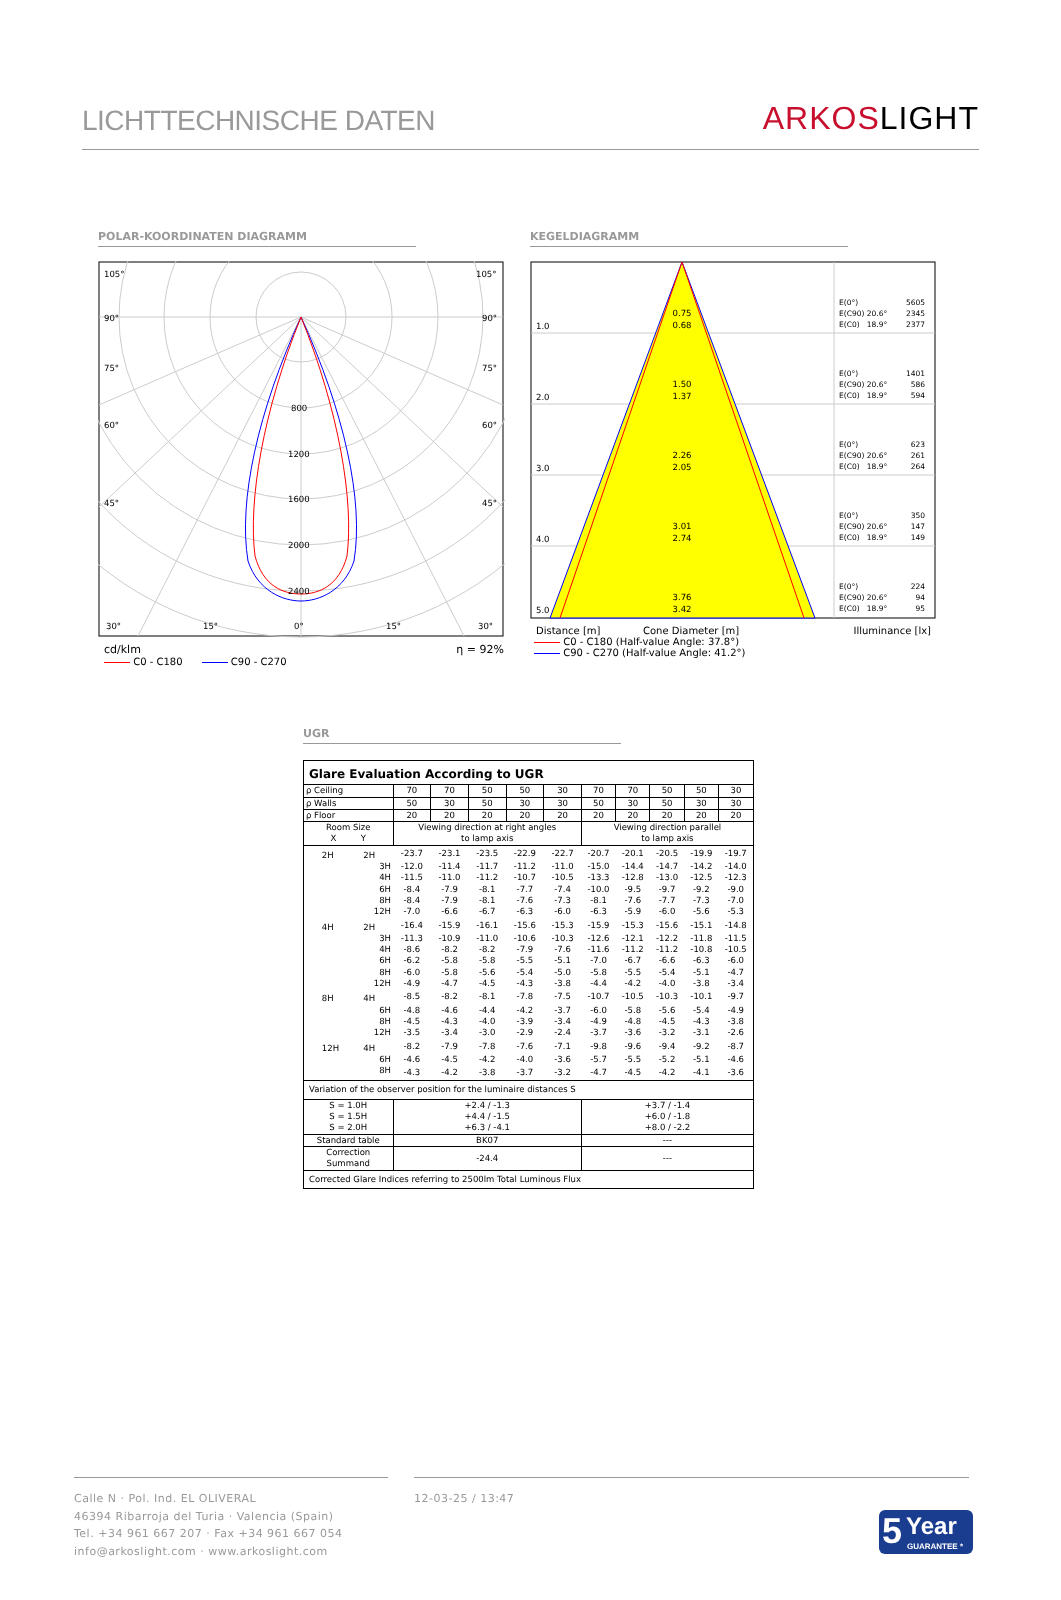LICHTTECHNISCHE DATEN
ARKOSLIGHT
POLAR-KOORDINATEN DIAGRAMM
105°
105°
90°
90°
75°
75°
60°
60°
45°
45°
800
1200
1600
2000
2400
30°
15°
0°
15°
30°
cd/klm η = 92%
C0 - C180 C90 - C270
KEGELDIAGRAMM
0.75
0.68
1.50
1.37
2.26
2.05
3.01
2.74
3.76
3.42
1.0
2.0
3.0
4.0
5.0
E(0°)
5605
E(C90) 20.6°
2345
E(C0) 18.9°
2377
E(0°)
1401
E(C90) 20.6°
586
E(C0) 18.9°
594
E(0°)
623
E(C90) 20.6°
261
E(C0) 18.9°
264
E(0°)
350
E(C90) 20.6°
147
E(C0) 18.9°
149
E(0°)
224
E(C90) 20.6°
94
E(C0) 18.9°
95
Distance [m] Cone Diameter [m] Illuminance [lx]
C0 - C180 (Half-value Angle: 37.8°)
C90 - C270 (Half-value Angle: 41.2°)
UGR
| Glare Evaluation According to UGR | | | | | | | | | | |
| ρ Ceiling | 70 | 70 | 50 | 50 | 30 | 70 | 70 | 50 | 50 | 30 |
| ρ Walls | 50 | 30 | 50 | 30 | 30 | 50 | 30 | 50 | 30 | 30 |
| ρ Floor | 20 | 20 | 20 | 20 | 20 | 20 | 20 | 20 | 20 | 20 |
| Room Size X Y | Viewing direction at right angles to lamp axis | | | | | Viewing direction parallel to lamp axis | | | | |
| 2H 2H | -23.7 | -23.1 | -23.5 | -22.9 | -22.7 | -20.7 | -20.1 | -20.5 | -19.9 | -19.7 |
| 3H | -12.0 | -11.4 | -11.7 | -11.2 | -11.0 | -15.0 | -14.4 | -14.7 | -14.2 | -14.0 |
| 4H | -11.5 | -11.0 | -11.2 | -10.7 | -10.5 | -13.3 | -12.8 | -13.0 | -12.5 | -12.3 |
| 6H | -8.4 | -7.9 | -8.1 | -7.7 | -7.4 | -10.0 | -9.5 | -9.7 | -9.2 | -9.0 |
| 8H | -8.4 | -7.9 | -8.1 | -7.6 | -7.3 | -8.1 | -7.6 | -7.7 | -7.3 | -7.0 |
| 12H | -7.0 | -6.6 | -6.7 | -6.3 | -6.0 | -6.3 | -5.9 | -6.0 | -5.6 | -5.3 |
| 4H 2H | -16.4 | -15.9 | -16.1 | -15.6 | -15.3 | -15.9 | -15.3 | -15.6 | -15.1 | -14.8 |
| 3H | -11.3 | -10.9 | -11.0 | -10.6 | -10.3 | -12.6 | -12.1 | -12.2 | -11.8 | -11.5 |
| 4H | -8.6 | -8.2 | -8.2 | -7.9 | -7.6 | -11.6 | -11.2 | -11.2 | -10.8 | -10.5 |
| 6H | -6.2 | -5.8 | -5.8 | -5.5 | -5.1 | -7.0 | -6.7 | -6.6 | -6.3 | -6.0 |
| 8H | -6.0 | -5.8 | -5.6 | -5.4 | -5.0 | -5.8 | -5.5 | -5.4 | -5.1 | -4.7 |
| 12H | -4.9 | -4.7 | -4.5 | -4.3 | -3.8 | -4.4 | -4.2 | -4.0 | -3.8 | -3.4 |
| 8H 4H | -8.5 | -8.2 | -8.1 | -7.8 | -7.5 | -10.7 | -10.5 | -10.3 | -10.1 | -9.7 |
| 6H | -4.8 | -4.6 | -4.4 | -4.2 | -3.7 | -6.0 | -5.8 | -5.6 | -5.4 | -4.9 |
| 8H | -4.5 | -4.3 | -4.0 | -3.9 | -3.4 | -4.9 | -4.8 | -4.5 | -4.3 | -3.8 |
| 12H | -3.5 | -3.4 | -3.0 | -2.9 | -2.4 | -3.7 | -3.6 | -3.2 | -3.1 | -2.6 |
| 12H 4H | -8.2 | -7.9 | -7.8 | -7.6 | -7.1 | -9.8 | -9.6 | -9.4 | -9.2 | -8.7 |
| 6H | -4.6 | -4.5 | -4.2 | -4.0 | -3.6 | -5.7 | -5.5 | -5.2 | -5.1 | -4.6 |
| 8H | -4.3 | -4.2 | -3.8 | -3.7 | -3.2 | -4.7 | -4.5 | -4.2 | -4.1 | -3.6 |
| Variation of the observer position for the luminaire distances S | | | | | | | | | | |
| S = 1.0H S = 1.5H S = 2.0H | +2.4 / -1.3 +4.4 / -1.5 +6.3 / -4.1 | | | | | +3.7 / -1.4 +6.0 / -1.8 +8.0 / -2.2 | | | | |
| Standard table | BK07 | | | | | --- | | | | |
| Correction Summand | -24.4 | | | | | --- | | | | |
| Corrected Glare Indices referring to 2500lm Total Luminous Flux | | | | | | | | | | |
Calle N · Pol. Ind. EL OLIVERAL
46394 Ribarroja del Turia · Valencia (Spain)
Tel. +34 961 667 207 · Fax +34 961 667 054
info@arkoslight.com · www.arkoslight.com
12-03-25 / 13:47
5 Year
GUARANTEE *